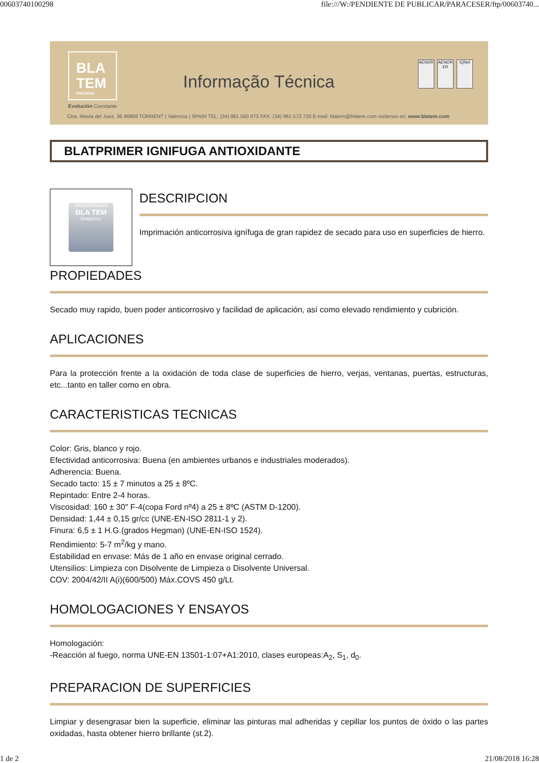00603740100298 file:///W:/PENDIENTE DE PUBLICAR/PARACESER/ftp/00603740...
BLA
TEM
PINTURAS
Informação Técnica
AENOR AENOR ER IQNet
Evolución Constante
Ctra. Masía del Juez, 36 46909 TORRENT ( Valencia ) SPAIN TEL: (34) 961 550 073 FAX: (34) 961 573 720 E-mail: blatem@blatem.com visítenos en: www.blatem.com
BLATPRIMER IGNIFUGA ANTIOXIDANTE
INDUSTRIALES
BLA TEM
Blatprimer
DESCRIPCION
Imprimación anticorrosiva ignífuga de gran rapidez de secado para uso en superficies de hierro.
PROPIEDADES
Secado muy rapido, buen poder anticorrosivo y facilidad de aplicación, así como elevado rendimiento y cubrición.
APLICACIONES
Para la protección frente a la oxidación de toda clase de superficies de hierro, verjas, ventanas, puertas, estructuras, etc...tanto en taller como en obra.
CARACTERISTICAS TECNICAS
Color: Gris, blanco y rojo.
Efectividad anticorrosiva: Buena (en ambientes urbanos e industriales moderados).
Adherencia: Buena.
Secado tacto: 15 ± 7 minutos a 25 ± 8ºC.
Repintado: Entre 2-4 horas.
Viscosidad: 160 ± 30" F-4(copa Ford nº4) a 25 ± 8ºC (ASTM D-1200).
Densidad: 1,44 ± 0,15 gr/cc (UNE-EN-ISO 2811-1 y 2).
Finura: 6,5 ± 1 H.G.(grados Hegman) (UNE-EN-ISO 1524).
Rendimiento: 5-7 m<sup>2</sup>/kg y mano.
Estabilidad en envase: Más de 1 año en envase original cerrado.
Utensilios: Limpieza con Disolvente de Limpieza o Disolvente Universal.
COV: 2004/42/II A(i)(600/500) Máx.COVS 450 g/Lt.
HOMOLOGACIONES Y ENSAYOS
Homologación:
-Reacción al fuego, norma UNE-EN 13501-1:07+A1:2010, clases europeas:A<sub>2</sub>, S<sub>1</sub>, d<sub>0</sub>.
PREPARACION DE SUPERFICIES
Limpiar y desengrasar bien la superficie, eliminar las pinturas mal adheridas y cepillar los puntos de óxido o las partes oxidadas, hasta obtener hierro brillante (st.2).
1 de 2 21/08/2018 16:28